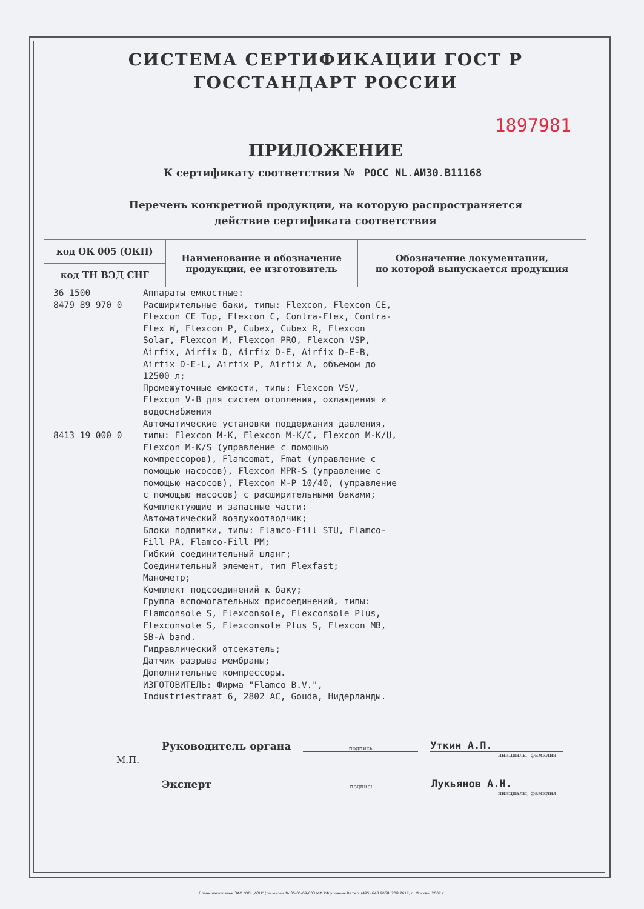СИСТЕМА СЕРТИФИКАЦИИ ГОСТ Р
ГОССТАНДАРТ РОССИИ
1897981
ПРИЛОЖЕНИЕ
К сертификату соответствия № РОСС NL.АИ30.В11168
Перечень конкретной продукции, на которую распространяется
действие сертификата соответствия
| код ОК 005 (ОКП) | Наименование и обозначение продукции, ее изготовитель | Обозначение документации, по которой выпускается продукция |
| --- | --- | --- |
| код ТН ВЭД СНГ | | |
36 1500
8479 89 970 0
8413 19 000 0
Аппараты емкостные:
Расширительные баки, типы: Flexcon, Flexcon CE, Flexcon CE Top, Flexcon C, Contra-Flex, Contra-Flex W, Flexcon P, Cubex, Cubex R, Flexcon Solar, Flexcon M, Flexcon PRO, Flexcon VSP, Airfix, Airfix D, Airfix D-E, Airfix D-E-B, Airfix D-E-L, Airfix P, Airfix A, объемом до 12500 л;
Промежуточные емкости, типы: Flexcon VSV, Flexcon V-B для систем отопления, охлаждения и водоснабжения
Автоматические установки поддержания давления, типы: Flexcon M-K, Flexcon M-K/C, Flexcon M-K/U, Flexcon M-K/S (управление с помощью компрессоров), Flamcomat, Fmat (управление с помощью насосов), Flexcon MPR-S (управление с помощью насосов), Flexcon M-P 10/40, (управление с помощью насосов) с расширительными баками;
Комплектующие и запасные части:
Автоматический воздухоотводчик;
Блоки подпитки, типы: Flamco-Fill STU, Flamco-Fill PA, Flamco-Fill PM;
Гибкий соединительный шланг;
Соединительный элемент, тип Flexfast;
Манометр;
Комплект подсоединений к баку;
Группа вспомогательных присоединений, типы: Flamconsole S, Flexconsole, Flexconsole Plus, Flexconsole S, Flexconsole Plus S, Flexcon MB, SB-A band.
Гидравлический отсекатель;
Датчик разрыва мембраны;
Дополнительные компрессоры.
ИЗГОТОВИТЕЛЬ: Фирма "Flamco B.V.", Industriestraat 6, 2802 AC, Gouda, Нидерланды.
Руководитель органа подпись Уткин А.П.
инициалы, фамилия
М.П.
Эксперт подпись Лукьянов А.Н.
инициалы, фамилия
Бланк изготовлен ЗАО "ОПЦИОН" (лицензия № 05-05-09/003 МФ РФ уровень В) тел. (495) 648 9068, 208 7617, г. Москва, 2007 г.